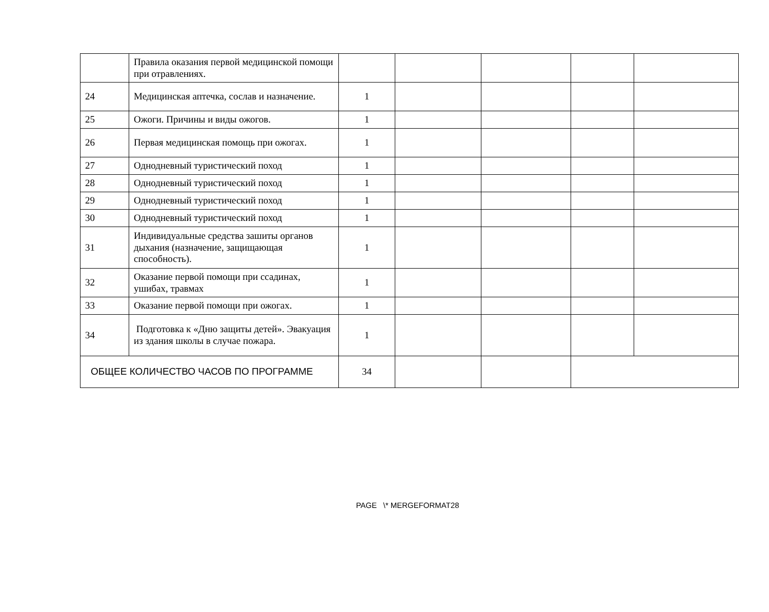| | Правила оказания первой медицинской помощи при отравлениях. | | | | | |
| 24 | Медицинская аптечка, сослав и назначение. | 1 | | | | |
| 25 | Ожоги. Причины и виды ожогов. | 1 | | | | |
| 26 | Первая медицинская помощь при ожогах. | 1 | | | | |
| 27 | Однодневный туристический поход | 1 | | | | |
| 28 | Однодневный туристический поход | 1 | | | | |
| 29 | Однодневный туристический поход | 1 | | | | |
| 30 | Однодневный туристический поход | 1 | | | | |
| 31 | Индивидуальные средства зашиты органов дыхания (назначение, защищающая способность). | 1 | | | | |
| 32 | Оказание первой помощи при ссадинах, ушибах, травмах | 1 | | | | |
| 33 | Оказание первой помощи при ожогах. | 1 | | | | |
| 34 | Подготовка к «Дню защиты детей». Эвакуация из здания школы в случае пожара. | 1 | | | | |
| ОБЩЕЕ КОЛИЧЕСТВО ЧАСОВ ПО ПРОГРАММЕ | | 34 | | | | |
PAGE \* MERGEFORMAT28